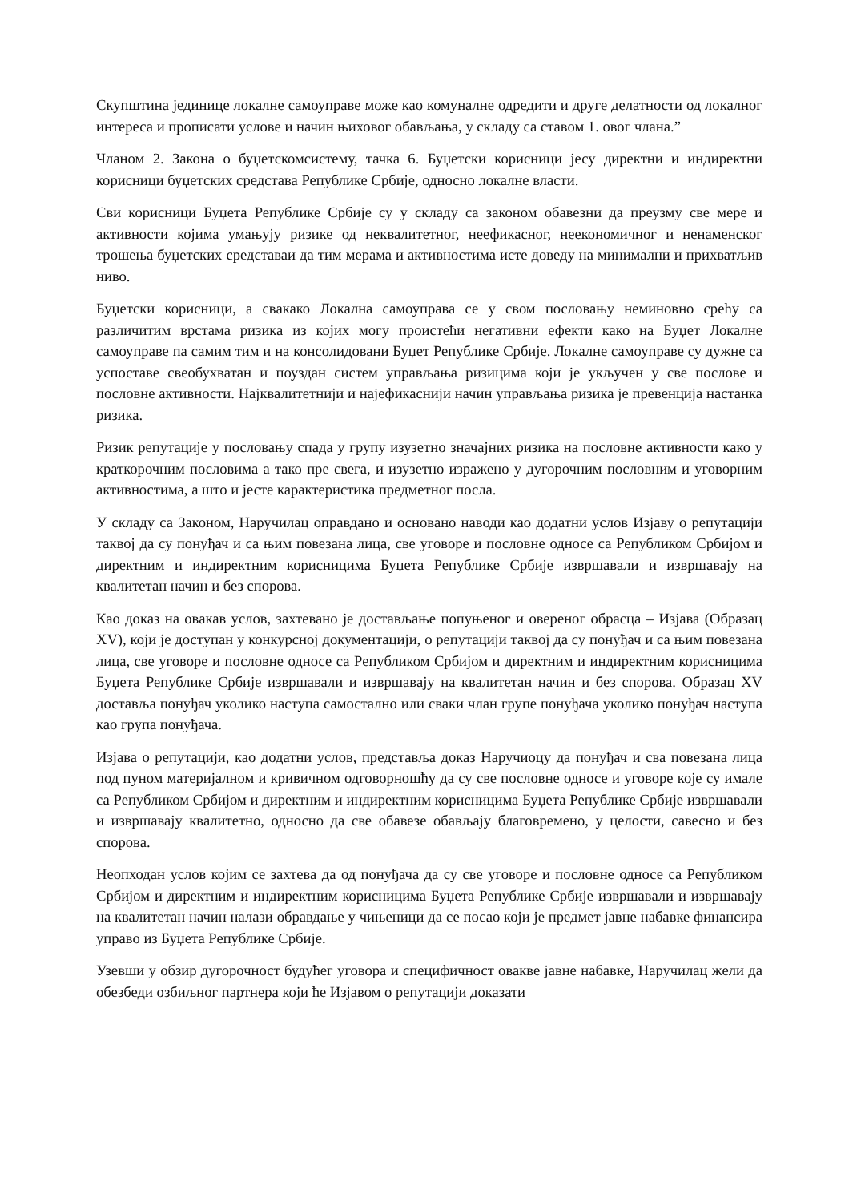Скупштина јединице локалне самоуправе може као комуналне одредити и друге делатности од локалног интереса и прописати услове и начин њиховог обављања, у складу са ставом 1. овог члана.”
Чланом 2. Закона о буџетскомсистему, тачка 6. Буџетски корисници јесу директни и индиректни корисници буџетских средстава Републике Србије, односно локалне власти.
Сви корисници Буџета Републике Србије су у складу са законом обавезни да преузму све мере и активности којима умањују ризике од неквалитетног, неефикасног, неекономичног и ненаменског трошења буџетских средставаи да тим мерама и активностима исте доведу на минимални и прихватљив ниво.
Буџетски корисници, а свакако Локална самоуправа се у свом пословању неминовно срећу са различитим врстама ризика из којих могу проистећи негативни ефекти како на Буџет Локалне самоуправе па самим тим и на консолидовани Буџет Републике Србије. Локалне самоуправе су дужне са успоставе свеобухватан и поуздан систем управљања ризицима који је укључен у све послове и пословне активности. Најквалитетнији и најефикаснији начин управљања ризика је превенција настанка ризика.
Ризик репутације у пословању спада у групу изузетно значајних ризика на пословне активности како у краткорочним пословима а тако пре свега, и изузетно изражено у дугорочним пословним и уговорним активностима, а што и јесте карактеристика предметног посла.
У складу са Законом, Наручилац оправдано и основано наводи као додатни услов Изјаву о репутацији таквој да су понуђач и са њим повезана лица, све уговоре и пословне односе са Републиком Србијом и директним и индиректним корисницима Буџета Републике Србије извршавали и извршавају на квалитетан начин и без спорова.
Као доказ на овакав услов, захтевано је достављање попуњеног и овереног обрасца – Изјава (Образац XV), који је доступан у конкурсној документацији, о репутацији таквој да су понуђач и са њим повезана лица, све уговоре и пословне односе са Републиком Србијом и директним и индиректним корисницима Буџета Републике Србије извршавали и извршавају на квалитетан начин и без спорова. Образац XV доставља понуђач уколико наступа самостално или сваки члан групе понуђача уколико понуђач наступа као група понуђача.
Изјава о репутацији, као додатни услов, представља доказ Наручиоцу да понуђач и сва повезана лица под пуном материјалном и кривичном одговорношћу да су све пословне односе и уговоре које су имале са Републиком Србијом и директним и индиректним корисницима Буџета Републике Србије извршавали и извршавају квалитетно, односно да све обавезе обављају благовремено, у целости, савесно и без спорова.
Неопходан услов којим се захтева да од понуђача да су све уговоре и пословне односе са Републиком Србијом и директним и индиректним корисницима Буџета Републике Србије извршавали и извршавају на квалитетан начин налази обравдање у чињеници да се посао који је предмет јавне набавке финансира управо из Буџета Републике Србије.
Узевши у обзир дугорочност будућег уговора и специфичност овакве јавне набавке, Наручилац жели да обезбеди озбиљног партнера који ће Изјавом о репутацији доказати